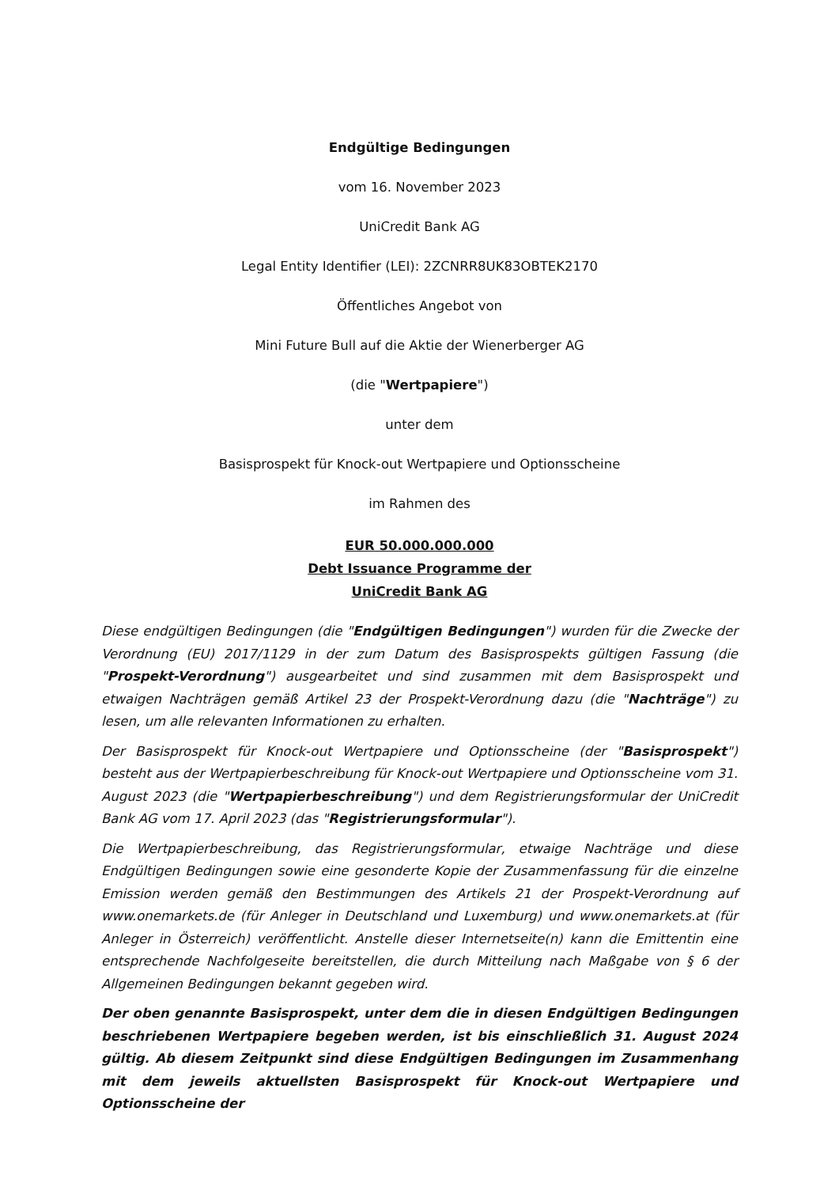Endgültige Bedingungen
vom 16. November 2023
UniCredit Bank AG
Legal Entity Identifier (LEI): 2ZCNRR8UK83OBTEK2170
Öffentliches Angebot von
Mini Future Bull auf die Aktie der Wienerberger AG
(die "Wertpapiere")
unter dem
Basisprospekt für Knock-out Wertpapiere und Optionsscheine
im Rahmen des
EUR 50.000.000.000
Debt Issuance Programme der
UniCredit Bank AG
Diese endgültigen Bedingungen (die "Endgültigen Bedingungen") wurden für die Zwecke der Verordnung (EU) 2017/1129 in der zum Datum des Basisprospekts gültigen Fassung (die "Prospekt-Verordnung") ausgearbeitet und sind zusammen mit dem Basisprospekt und etwaigen Nachträgen gemäß Artikel 23 der Prospekt-Verordnung dazu (die "Nachträge") zu lesen, um alle relevanten Informationen zu erhalten.
Der Basisprospekt für Knock-out Wertpapiere und Optionsscheine (der "Basisprospekt") besteht aus der Wertpapierbeschreibung für Knock-out Wertpapiere und Optionsscheine vom 31. August 2023 (die "Wertpapierbeschreibung") und dem Registrierungsformular der UniCredit Bank AG vom 17. April 2023 (das "Registrierungsformular").
Die Wertpapierbeschreibung, das Registrierungsformular, etwaige Nachträge und diese Endgültigen Bedingungen sowie eine gesonderte Kopie der Zusammenfassung für die einzelne Emission werden gemäß den Bestimmungen des Artikels 21 der Prospekt-Verordnung auf www.onemarkets.de (für Anleger in Deutschland und Luxemburg) und www.onemarkets.at (für Anleger in Österreich) veröffentlicht. Anstelle dieser Internetseite(n) kann die Emittentin eine entsprechende Nachfolgeseite bereitstellen, die durch Mitteilung nach Maßgabe von § 6 der Allgemeinen Bedingungen bekannt gegeben wird.
Der oben genannte Basisprospekt, unter dem die in diesen Endgültigen Bedingungen beschriebenen Wertpapiere begeben werden, ist bis einschließlich 31. August 2024 gültig. Ab diesem Zeitpunkt sind diese Endgültigen Bedingungen im Zusammenhang mit dem jeweils aktuellsten Basisprospekt für Knock-out Wertpapiere und Optionsscheine der